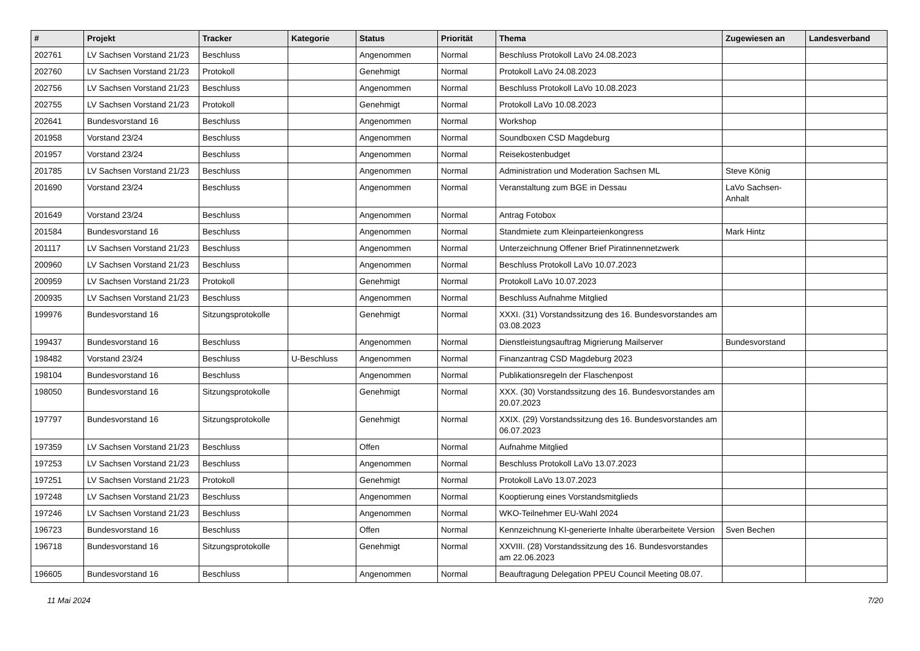| # | Projekt | Tracker | Kategorie | Status | Priorität | Thema | Zugewiesen an | Landesverband |
| --- | --- | --- | --- | --- | --- | --- | --- | --- |
| 202761 | LV Sachsen Vorstand 21/23 | Beschluss | | Angenommen | Normal | Beschluss Protokoll LaVo 24.08.2023 | | |
| 202760 | LV Sachsen Vorstand 21/23 | Protokoll | | Genehmigt | Normal | Protokoll LaVo 24.08.2023 | | |
| 202756 | LV Sachsen Vorstand 21/23 | Beschluss | | Angenommen | Normal | Beschluss Protokoll LaVo 10.08.2023 | | |
| 202755 | LV Sachsen Vorstand 21/23 | Protokoll | | Genehmigt | Normal | Protokoll LaVo 10.08.2023 | | |
| 202641 | Bundesvorstand 16 | Beschluss | | Angenommen | Normal | Workshop | | |
| 201958 | Vorstand 23/24 | Beschluss | | Angenommen | Normal | Soundboxen CSD Magdeburg | | |
| 201957 | Vorstand 23/24 | Beschluss | | Angenommen | Normal | Reisekostenbudget | | |
| 201785 | LV Sachsen Vorstand 21/23 | Beschluss | | Angenommen | Normal | Administration und Moderation Sachsen ML | Steve König | |
| 201690 | Vorstand 23/24 | Beschluss | | Angenommen | Normal | Veranstaltung zum BGE in Dessau | LaVo Sachsen-Anhalt | |
| 201649 | Vorstand 23/24 | Beschluss | | Angenommen | Normal | Antrag Fotobox | | |
| 201584 | Bundesvorstand 16 | Beschluss | | Angenommen | Normal | Standmiete zum Kleinparteienkongress | Mark Hintz | |
| 201117 | LV Sachsen Vorstand 21/23 | Beschluss | | Angenommen | Normal | Unterzeichnung Offener Brief Piratinnennetzwerk | | |
| 200960 | LV Sachsen Vorstand 21/23 | Beschluss | | Angenommen | Normal | Beschluss Protokoll LaVo 10.07.2023 | | |
| 200959 | LV Sachsen Vorstand 21/23 | Protokoll | | Genehmigt | Normal | Protokoll LaVo 10.07.2023 | | |
| 200935 | LV Sachsen Vorstand 21/23 | Beschluss | | Angenommen | Normal | Beschluss Aufnahme Mitglied | | |
| 199976 | Bundesvorstand 16 | Sitzungsprotokolle | | Genehmigt | Normal | XXXI. (31) Vorstandssitzung des 16. Bundesvorstandes am 03.08.2023 | | |
| 199437 | Bundesvorstand 16 | Beschluss | | Angenommen | Normal | Dienstleistungsauftrag Migrierung Mailserver | Bundesvorstand | |
| 198482 | Vorstand 23/24 | Beschluss | U-Beschluss | Angenommen | Normal | Finanzantrag CSD Magdeburg 2023 | | |
| 198104 | Bundesvorstand 16 | Beschluss | | Angenommen | Normal | Publikationsregeln der Flaschenpost | | |
| 198050 | Bundesvorstand 16 | Sitzungsprotokolle | | Genehmigt | Normal | XXX. (30) Vorstandssitzung des 16. Bundesvorstandes am 20.07.2023 | | |
| 197797 | Bundesvorstand 16 | Sitzungsprotokolle | | Genehmigt | Normal | XXIX. (29) Vorstandssitzung des 16. Bundesvorstandes am 06.07.2023 | | |
| 197359 | LV Sachsen Vorstand 21/23 | Beschluss | | Offen | Normal | Aufnahme Mitglied | | |
| 197253 | LV Sachsen Vorstand 21/23 | Beschluss | | Angenommen | Normal | Beschluss Protokoll LaVo 13.07.2023 | | |
| 197251 | LV Sachsen Vorstand 21/23 | Protokoll | | Genehmigt | Normal | Protokoll LaVo 13.07.2023 | | |
| 197248 | LV Sachsen Vorstand 21/23 | Beschluss | | Angenommen | Normal | Kooptierung eines Vorstandsmitglieds | | |
| 197246 | LV Sachsen Vorstand 21/23 | Beschluss | | Angenommen | Normal | WKO-Teilnehmer EU-Wahl 2024 | | |
| 196723 | Bundesvorstand 16 | Beschluss | | Offen | Normal | Kennzeichnung KI-generierte Inhalte überarbeitete Version | Sven Bechen | |
| 196718 | Bundesvorstand 16 | Sitzungsprotokolle | | Genehmigt | Normal | XXVIII. (28) Vorstandssitzung des 16. Bundesvorstandes am 22.06.2023 | | |
| 196605 | Bundesvorstand 16 | Beschluss | | Angenommen | Normal | Beauftragung Delegation PPEU Council Meeting 08.07. | | |
11 Mai 2024 7/20